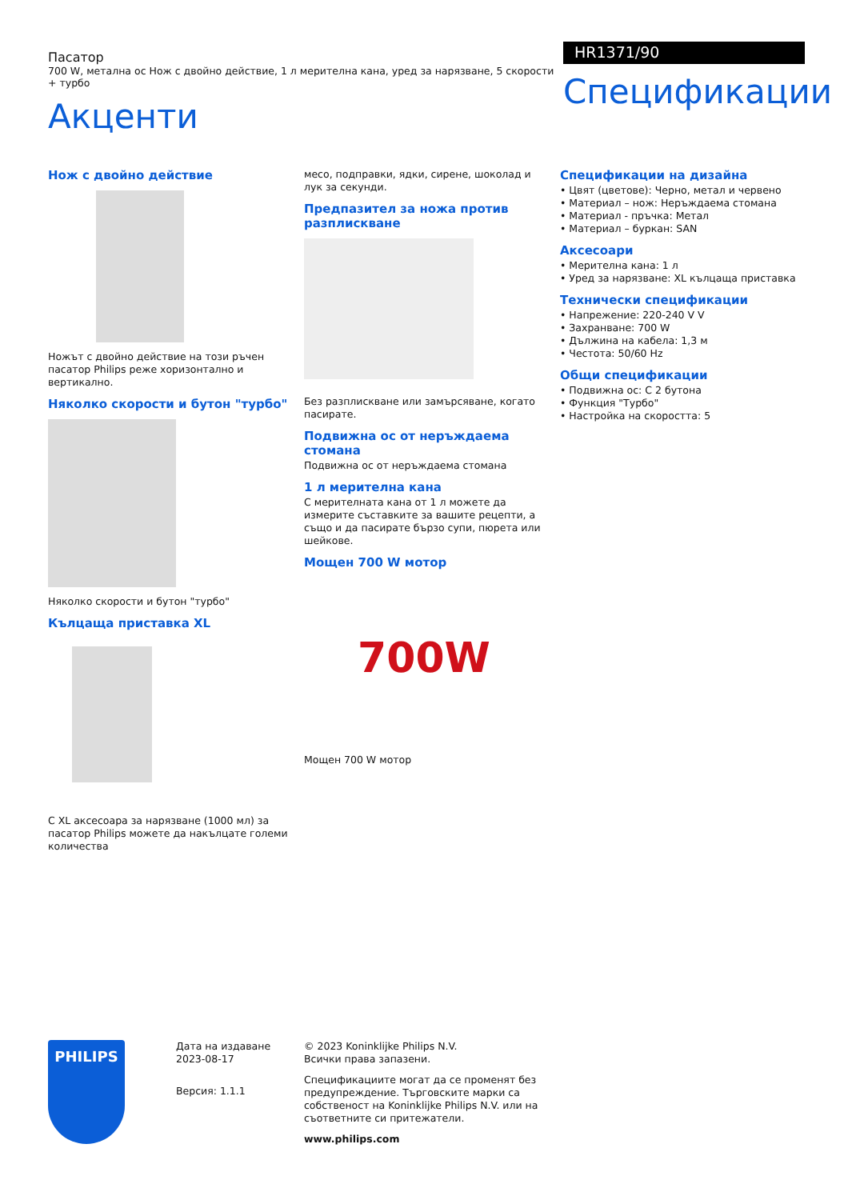Пасатор
700 W, метална ос Нож с двойно действие, 1 л мерителна кана, уред за нарязване, 5 скорости + турбо
Акценти
HR1371/90
Спецификации
Нож с двойно действие
Ножът с двойно действие на този ръчен пасатор Philips реже хоризонтално и вертикално.
Няколко скорости и бутон "турбо"
Няколко скорости и бутон "турбо"
Кълцаща приставка XL
С XL аксесоара за нарязване (1000 мл) за пасатор Philips можете да накълцате големи количества
месо, подправки, ядки, сирене, шоколад и лук за секунди.
Предпазител за ножа против разплискване
Без разплискване или замърсяване, когато пасирате.
Подвижна ос от неръждаема стомана
Подвижна ос от неръждаема стомана
1 л мерителна кана
С мерителната кана от 1 л можете да измерите съставките за вашите рецепти, а също и да пасирате бързо супи, пюрета или шейкове.
Мощен 700 W мотор
700W
Мощен 700 W мотор
Спецификации на дизайна
• Цвят (цветове): Черно, метал и червено
• Материал – нож: Неръждаема стомана
• Материал - пръчка: Метал
• Материал – буркан: SAN
Аксесоари
• Мерителна кана: 1 л
• Уред за нарязване: XL кълцаща приставка
Технически спецификации
• Напрежение: 220-240 V V
• Захранване: 700 W
• Дължина на кабела: 1,3 м
• Честота: 50/60 Hz
Общи спецификации
• Подвижна ос: С 2 бутона
• Функция "Турбо"
• Настройка на скоростта: 5
PHILIPS
Дата на издаване
2023-08-17
Версия: 1.1.1
© 2023 Koninklijke Philips N.V.
Всички права запазени.
Спецификациите могат да се променят без предупреждение. Търговските марки са собственост на Koninklijke Philips N.V. или на съответните си притежатели.
www.philips.com